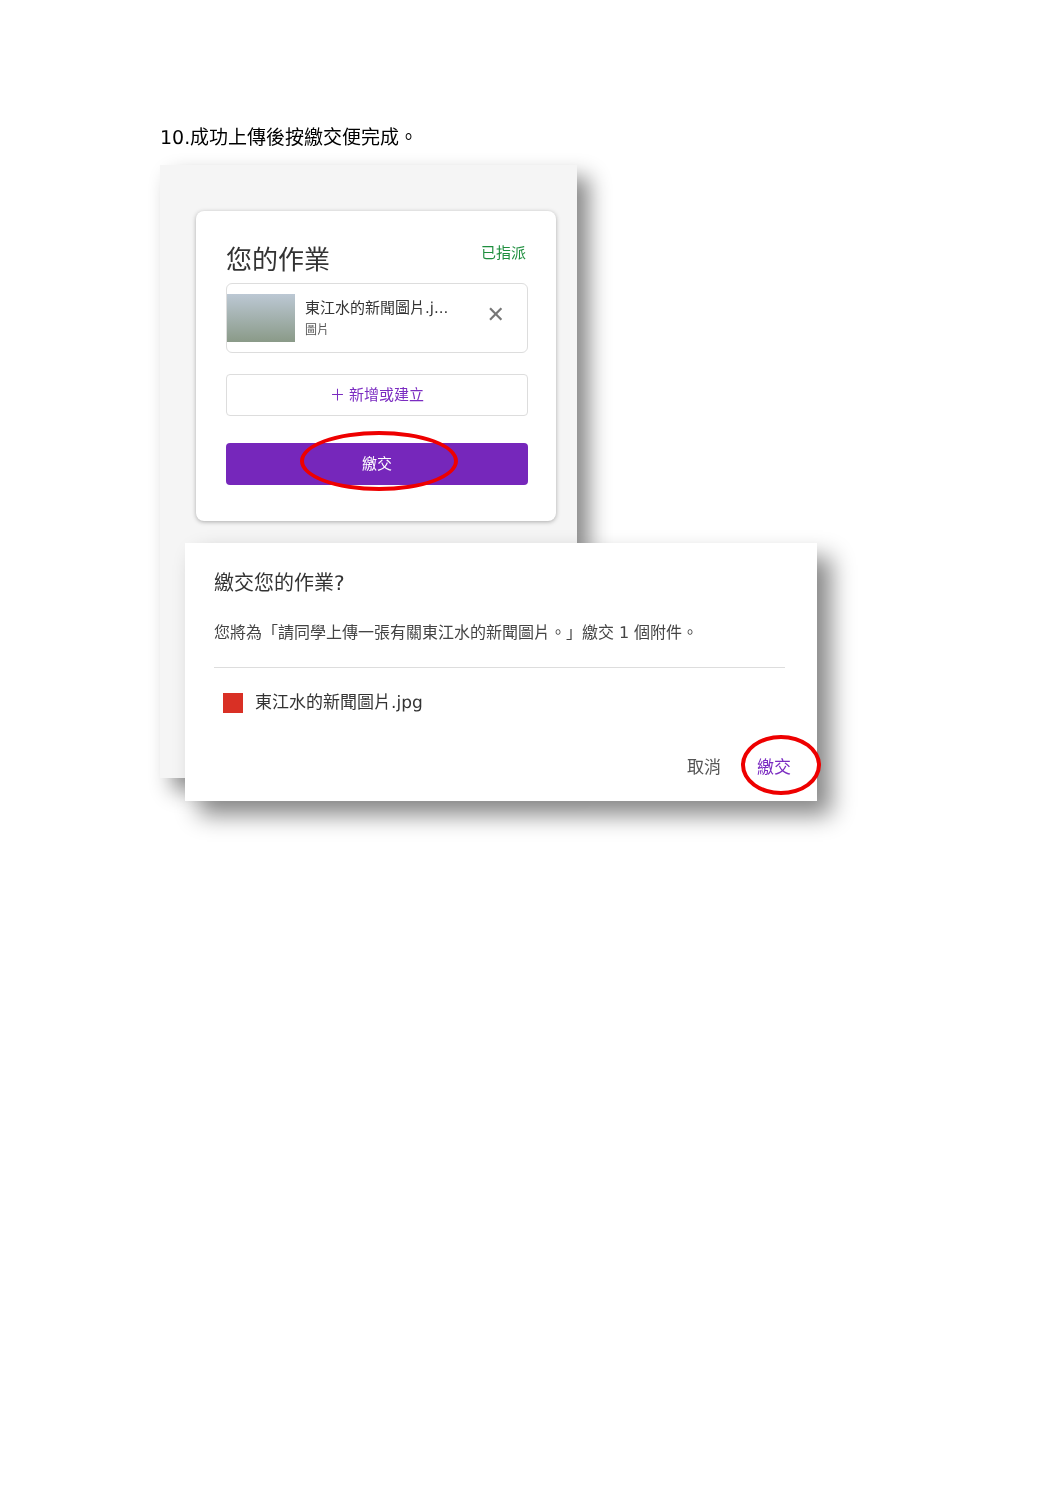10.成功上傳後按繳交便完成。
您的作業 已指派
東江水的新聞圖片.j...
圖片 ✕
＋ 新增或建立
繳交
繳交您的作業?
您將為「請同學上傳一張有關東江水的新聞圖片。」繳交 1 個附件。
東江水的新聞圖片.jpg
取消 繳交